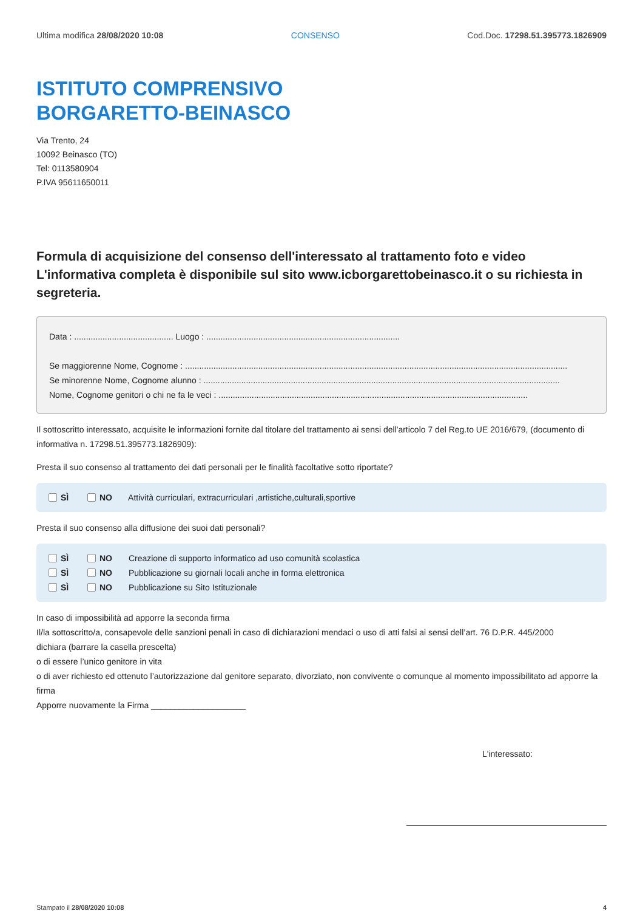Ultima modifica 28/08/2020 10:08 CONSENSO Cod.Doc. 17298.51.395773.1826909
ISTITUTO COMPRENSIVO
BORGARETTO-BEINASCO
Via Trento, 24
10092 Beinasco (TO)
Tel: 0113580904
P.IVA 95611650011
Formula di acquisizione del consenso dell'interessato al trattamento foto e video
L'informativa completa è disponibile sul sito www.icborgarettobeinasco.it o su richiesta in segreteria.
Data : .......................................... Luogo : ..................................................................................
Se maggiorenne Nome, Cognome : ..................................................................................................................................................................
Se minorenne Nome, Cognome alunno : .......................................................................................................................................................
Nome, Cognome genitori o chi ne fa le veci : ...................................................................................................................................
Il sottoscritto interessato, acquisite le informazioni fornite dal titolare del trattamento ai sensi dell'articolo 7 del Reg.to UE 2016/679, (documento di informativa n. 17298.51.395773.1826909):
Presta il suo consenso al trattamento dei dati personali per le finalità facoltative sotto riportate?
SÌ NO Attività curriculari, extracurriculari ,artistiche,culturali,sportive
Presta il suo consenso alla diffusione dei suoi dati personali?
SÌ NO Creazione di supporto informatico ad uso comunità scolastica
SÌ NO Pubblicazione su giornali locali anche in forma elettronica
SÌ NO Pubblicazione su Sito Istituzionale
In caso di impossibilità ad apporre la seconda firma
Il/la sottoscritto/a, consapevole delle sanzioni penali in caso di dichiarazioni mendaci o uso di atti falsi ai sensi dell’art. 76 D.P.R. 445/2000
dichiara (barrare la casella prescelta)
o di essere l’unico genitore in vita
o di aver richiesto ed ottenuto l’autorizzazione dal genitore separato, divorziato, non convivente o comunque al momento impossibilitato ad apporre la firma
Apporre nuovamente la Firma ____________________
L'interessato:
Stampato il 28/08/2020 10:08 4